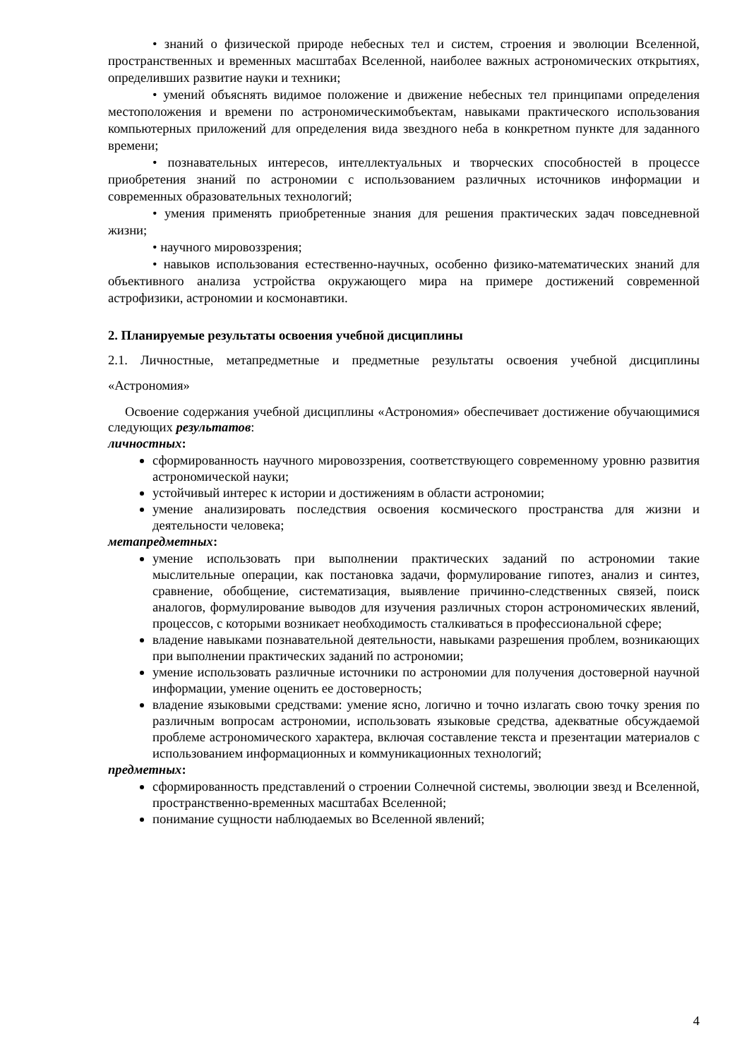• знаний о физической природе небесных тел и систем, строения и эволюции Вселенной, пространственных и временных масштабах Вселенной, наиболее важных астрономических открытиях, определивших развитие науки и техники;
• умений объяснять видимое положение и движение небесных тел принципами определения местоположения и времени по астрономическимобъектам, навыками практического использования компьютерных приложений для определения вида звездного неба в конкретном пункте для заданного времени;
• познавательных интересов, интеллектуальных и творческих способностей в процессе приобретения знаний по астрономии с использованием различных источников информации и современных образовательных технологий;
• умения применять приобретенные знания для решения практических задач повседневной жизни;
• научного мировоззрения;
• навыков использования естественно-научных, особенно физико-математических знаний для объективного анализа устройства окружающего мира на примере достижений современной астрофизики, астрономии и космонавтики.
2. Планируемые результаты освоения учебной дисциплины
2.1. Личностные, метапредметные и предметные результаты освоения учебной дисциплины «Астрономия»
Освоение содержания учебной дисциплины «Астрономия» обеспечивает достижение обучающимися следующих результатов:
личностных:
сформированность научного мировоззрения, соответствующего современному уровню развития астрономической науки;
устойчивый интерес к истории и достижениям в области астрономии;
умение анализировать последствия освоения космического пространства для жизни и деятельности человека;
метапредметных:
умение использовать при выполнении практических заданий по астрономии такие мыслительные операции, как постановка задачи, формулирование гипотез, анализ и синтез, сравнение, обобщение, систематизация, выявление причинно-следственных связей, поиск аналогов, формулирование выводов для изучения различных сторон астрономических явлений, процессов, с которыми возникает необходимость сталкиваться в профессиональной сфере;
владение навыками познавательной деятельности, навыками разрешения проблем, возникающих при выполнении практических заданий по астрономии;
умение использовать различные источники по астрономии для получения достоверной научной информации, умение оценить ее достоверность;
владение языковыми средствами: умение ясно, логично и точно излагать свою точку зрения по различным вопросам астрономии, использовать языковые средства, адекватные обсуждаемой проблеме астрономического характера, включая составление текста и презентации материалов с использованием информационных и коммуникационных технологий;
предметных:
сформированность представлений о строении Солнечной системы, эволюции звезд и Вселенной, пространственно-временных масштабах Вселенной;
понимание сущности наблюдаемых во Вселенной явлений;
4